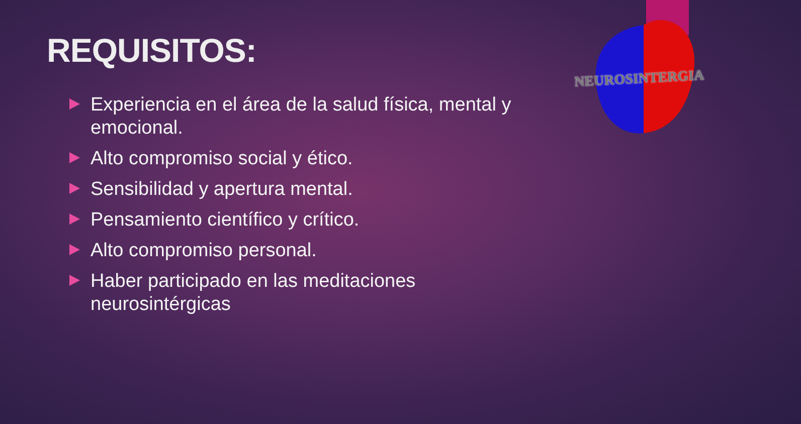NEUROSINTERGIA
REQUISITOS:
Experiencia en el área de la salud física, mental y emocional.
Alto compromiso social y ético.
Sensibilidad y apertura mental.
Pensamiento científico y crítico.
Alto compromiso personal.
Haber participado en las meditaciones neurosintérgicas